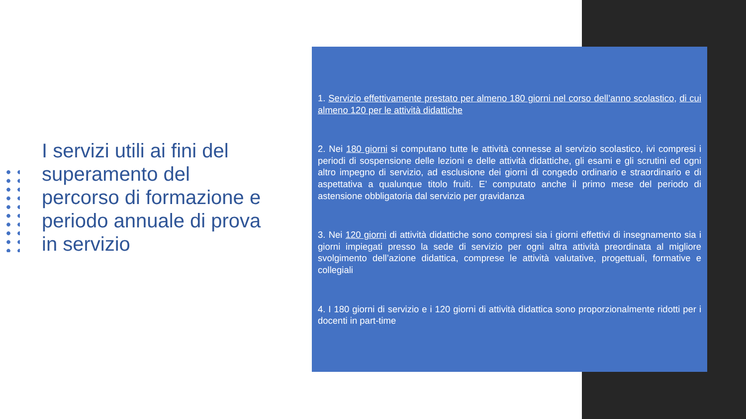I servizi utili ai fini del superamento del percorso di formazione e periodo annuale di prova in servizio
1. Servizio effettivamente prestato per almeno 180 giorni nel corso dell’anno scolastico, di cui almeno 120 per le attività didattiche
2. Nei 180 giorni si computano tutte le attività connesse al servizio scolastico, ivi compresi i periodi di sospensione delle lezioni e delle attività didattiche, gli esami e gli scrutini ed ogni altro impegno di servizio, ad esclusione dei giorni di congedo ordinario e straordinario e di aspettativa a qualunque titolo fruiti. E’ computato anche il primo mese del periodo di astensione obbligatoria dal servizio per gravidanza
3. Nei 120 giorni di attività didattiche sono compresi sia i giorni effettivi di insegnamento sia i giorni impiegati presso la sede di servizio per ogni altra attività preordinata al migliore svolgimento dell’azione didattica, comprese le attività valutative, progettuali, formative e collegiali
4. I 180 giorni di servizio e i 120 giorni di attività didattica sono proporzionalmente ridotti per i docenti in part-time